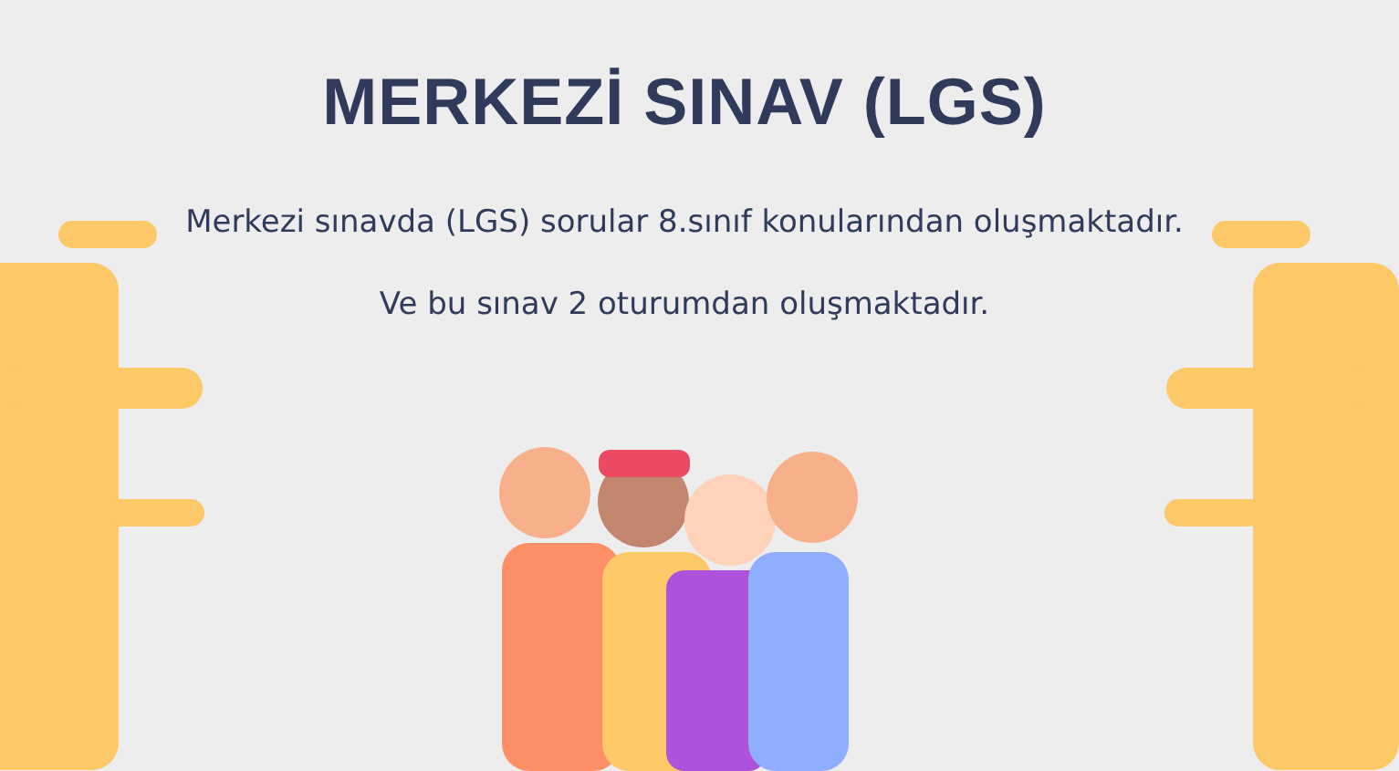MERKEZİ SINAV (LGS)
Merkezi sınavda (LGS) sorular 8.sınıf konularından oluşmaktadır.
Ve bu sınav 2 oturumdan oluşmaktadır.